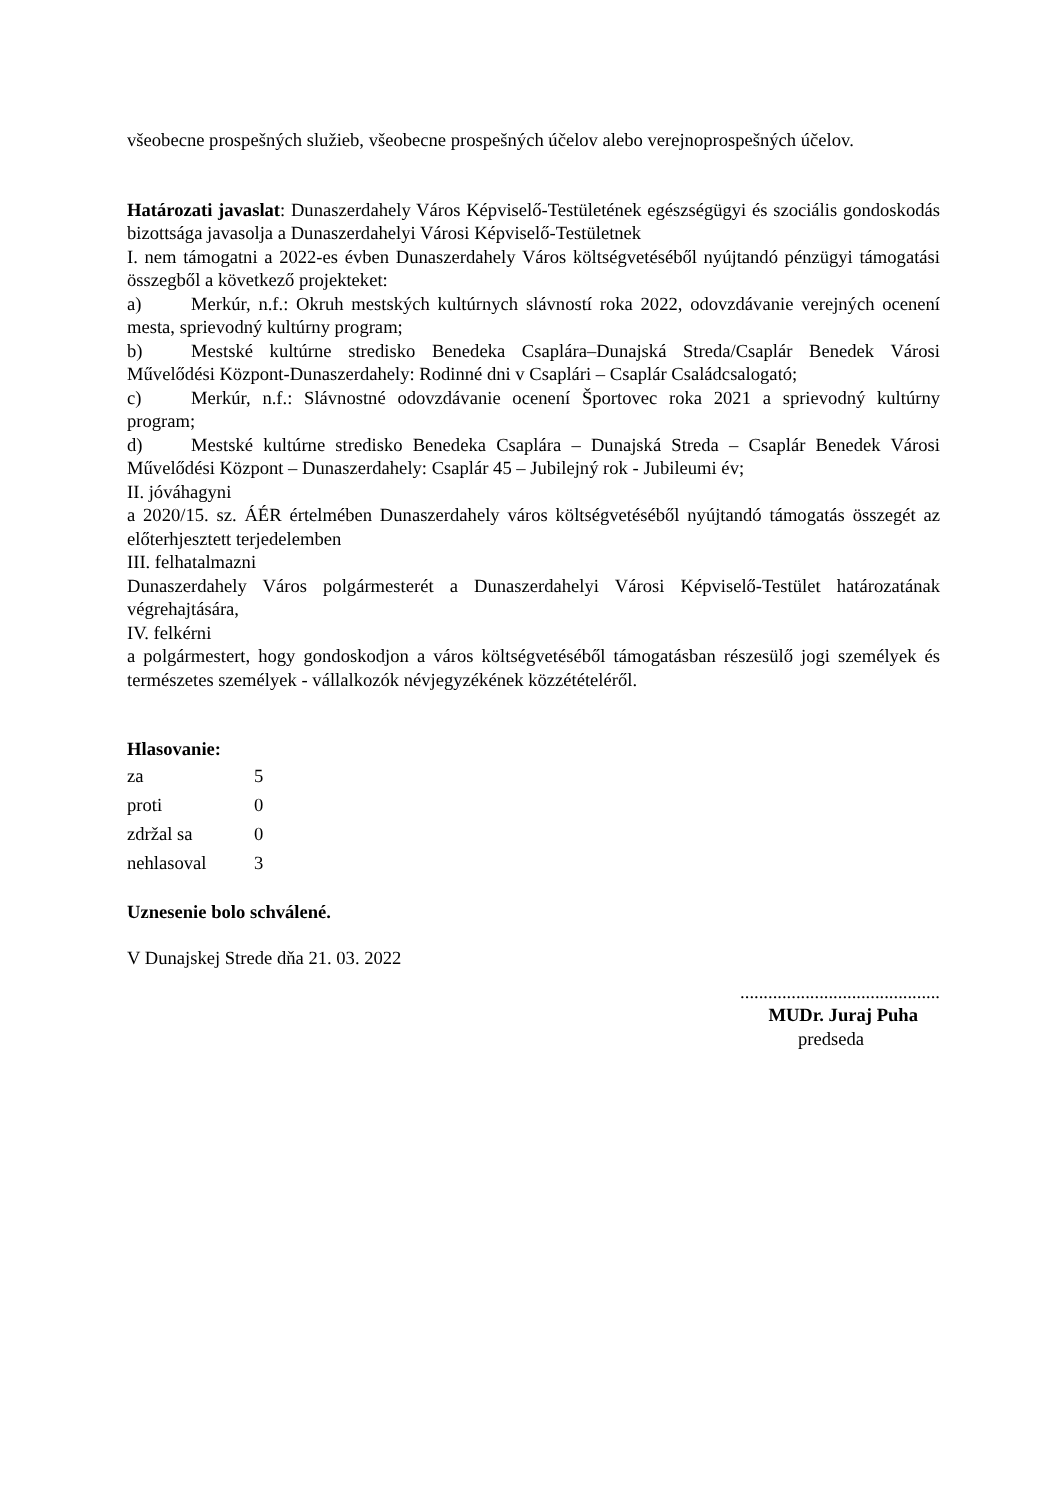všeobecne prospešných služieb, všeobecne prospešných účelov alebo verejnoprospešných účelov.
Határozati javaslat: Dunaszerdahely Város Képviselő-Testületének egészségügyi és szociális gondoskodás bizottsága javasolja a Dunaszerdahelyi Városi Képviselő-Testületnek
I. nem támogatni a 2022-es évben Dunaszerdahely Város költségvetéséből nyújtandó pénzügyi támogatási összegből a következő projekteket:
a) Merkúr, n.f.: Okruh mestských kultúrnych slávností roka 2022, odovzdávanie verejných ocenení mesta, sprievodný kultúrny program;
b) Mestské kultúrne stredisko Benedeka Csaplára–Dunajská Streda/Csaplár Benedek Városi Művelődési Központ-Dunaszerdahely: Rodinné dni v Csaplári – Csaplár Családcsalogató;
c) Merkúr, n.f.: Slávnostné odovzdávanie ocenení Športovec roka 2021 a sprievodný kultúrny program;
d) Mestské kultúrne stredisko Benedeka Csaplára – Dunajská Streda – Csaplár Benedek Városi Művelődési Központ – Dunaszerdahely: Csaplár 45 – Jubilejný rok - Jubileumi év;
II. jóváhagyni
a 2020/15. sz. ÁÉR értelmében Dunaszerdahely város költségvetéséből nyújtandó támogatás összegét az előterhjesztett terjedelemben
III. felhatalmazni
Dunaszerdahely Város polgármesterét a Dunaszerdahelyi Városi Képviselő-Testület határozatának végrehajtására,
IV. felkérni
a polgármestert, hogy gondoskodjon a város költségvetéséből támogatásban részesülő jogi személyek és természetes személyek - vállalkozók névjegyzékének közzétételéről.
Hlasovanie:
| za | 5 |
| proti | 0 |
| zdržal sa | 0 |
| nehlasoval | 3 |
Uznesenie bolo schválené.
V Dunajskej Strede dňa 21. 03. 2022
...........................................
MUDr. Juraj Puha
predseda